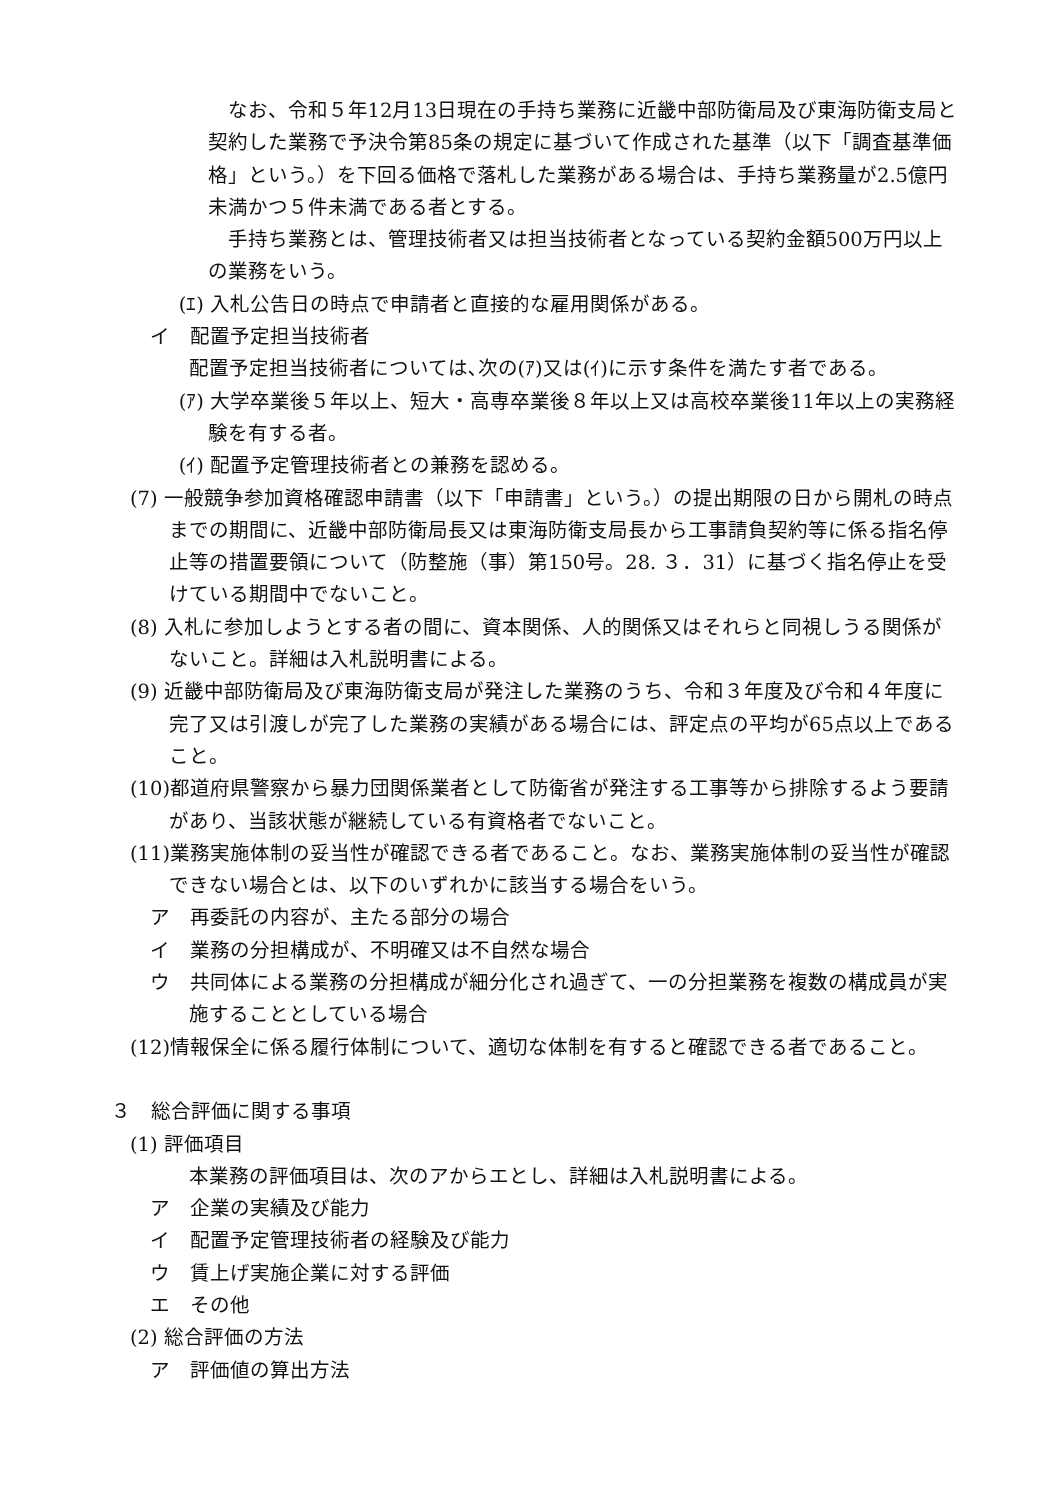なお、令和５年12月13日現在の手持ち業務に近畿中部防衛局及び東海防衛支局と契約した業務で予決令第85条の規定に基づいて作成された基準（以下「調査基準価格」という。）を下回る価格で落札した業務がある場合は、手持ち業務量が2.5億円未満かつ５件未満である者とする。
手持ち業務とは、管理技術者又は担当技術者となっている契約金額500万円以上の業務をいう。
(ｴ) 入札公告日の時点で申請者と直接的な雇用関係がある。
イ　配置予定担当技術者
配置予定担当技術者については､次の(ｱ)又は(ｲ)に示す条件を満たす者である。
(ｱ) 大学卒業後５年以上、短大・高専卒業後８年以上又は高校卒業後11年以上の実務経験を有する者。
(ｲ) 配置予定管理技術者との兼務を認める。
(7) 一般競争参加資格確認申請書（以下「申請書」という。）の提出期限の日から開札の時点までの期間に、近畿中部防衛局長又は東海防衛支局長から工事請負契約等に係る指名停止等の措置要領について（防整施（事）第150号。28. ３．31）に基づく指名停止を受けている期間中でないこと。
(8) 入札に参加しようとする者の間に、資本関係、人的関係又はそれらと同視しうる関係がないこと。詳細は入札説明書による。
(9) 近畿中部防衛局及び東海防衛支局が発注した業務のうち、令和３年度及び令和４年度に完了又は引渡しが完了した業務の実績がある場合には、評定点の平均が65点以上であること。
(10)都道府県警察から暴力団関係業者として防衛省が発注する工事等から排除するよう要請があり、当該状態が継続している有資格者でないこと。
(11)業務実施体制の妥当性が確認できる者であること。なお、業務実施体制の妥当性が確認できない場合とは、以下のいずれかに該当する場合をいう。
ア　再委託の内容が、主たる部分の場合
イ　業務の分担構成が、不明確又は不自然な場合
ウ　共同体による業務の分担構成が細分化され過ぎて、一の分担業務を複数の構成員が実施することとしている場合
(12)情報保全に係る履行体制について、適切な体制を有すると確認できる者であること。
３　総合評価に関する事項
(1) 評価項目
本業務の評価項目は、次のアからエとし、詳細は入札説明書による。
ア　企業の実績及び能力
イ　配置予定管理技術者の経験及び能力
ウ　賃上げ実施企業に対する評価
エ　その他
(2) 総合評価の方法
ア　評価値の算出方法